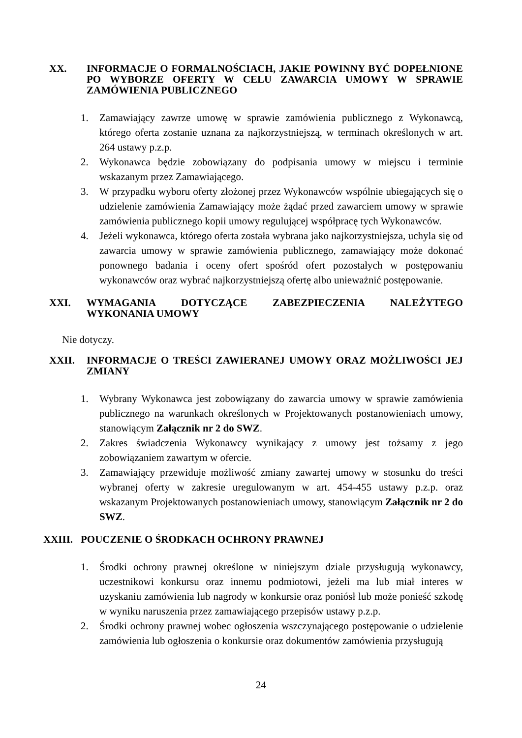XX. INFORMACJE O FORMALNOŚCIACH, JAKIE POWINNY BYĆ DOPEŁNIONE PO WYBORZE OFERTY W CELU ZAWARCIA UMOWY W SPRAWIE ZAMÓWIENIA PUBLICZNEGO
1. Zamawiający zawrze umowę w sprawie zamówienia publicznego z Wykonawcą, którego oferta zostanie uznana za najkorzystniejszą, w terminach określonych w art. 264 ustawy p.z.p.
2. Wykonawca będzie zobowiązany do podpisania umowy w miejscu i terminie wskazanym przez Zamawiającego.
3. W przypadku wyboru oferty złożonej przez Wykonawców wspólnie ubiegających się o udzielenie zamówienia Zamawiający może żądać przed zawarciem umowy w sprawie zamówienia publicznego kopii umowy regulującej współpracę tych Wykonawców.
4. Jeżeli wykonawca, którego oferta została wybrana jako najkorzystniejsza, uchyla się od zawarcia umowy w sprawie zamówienia publicznego, zamawiający może dokonać ponownego badania i oceny ofert spośród ofert pozostałych w postępowaniu wykonawców oraz wybrać najkorzystniejszą ofertę albo unieważnić postępowanie.
XXI. WYMAGANIA DOTYCZĄCE ZABEZPIECZENIA NALEŻYTEGO WYKONANIA UMOWY
Nie dotyczy.
XXII. INFORMACJE O TREŚCI ZAWIERANEJ UMOWY ORAZ MOŻLIWOŚCI JEJ ZMIANY
1. Wybrany Wykonawca jest zobowiązany do zawarcia umowy w sprawie zamówienia publicznego na warunkach określonych w Projektowanych postanowieniach umowy, stanowiącym Załącznik nr 2 do SWZ.
2. Zakres świadczenia Wykonawcy wynikający z umowy jest tożsamy z jego zobowiązaniem zawartym w ofercie.
3. Zamawiający przewiduje możliwość zmiany zawartej umowy w stosunku do treści wybranej oferty w zakresie uregulowanym w art. 454-455 ustawy p.z.p. oraz wskazanym Projektowanych postanowieniach umowy, stanowiącym Załącznik nr 2 do SWZ.
XXIII. POUCZENIE O ŚRODKACH OCHRONY PRAWNEJ
1. Środki ochrony prawnej określone w niniejszym dziale przysługują wykonawcy, uczestnikowi konkursu oraz innemu podmiotowi, jeżeli ma lub miał interes w uzyskaniu zamówienia lub nagrody w konkursie oraz poniósł lub może ponieść szkodę w wyniku naruszenia przez zamawiającego przepisów ustawy p.z.p.
2. Środki ochrony prawnej wobec ogłoszenia wszczynającego postępowanie o udzielenie zamówienia lub ogłoszenia o konkursie oraz dokumentów zamówienia przysługują
24